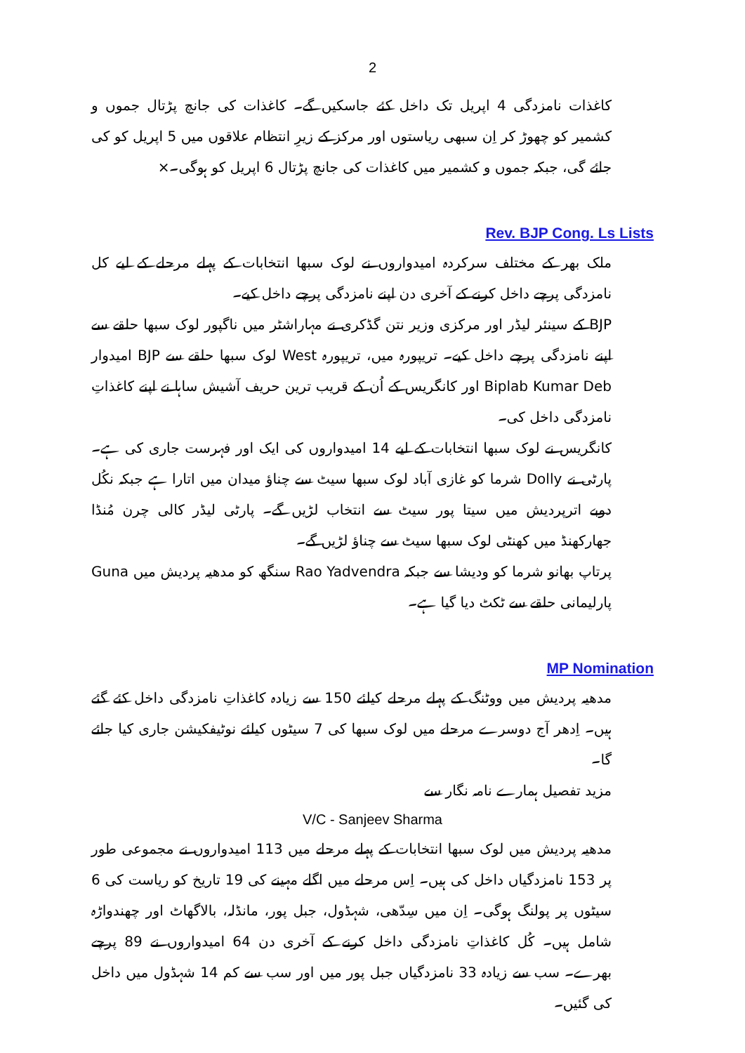2
کاغذات نامزدگی 4 اپریل تک داخل کئے جاسکیں گے۔ کاغذات کی جانچ پڑتال جموں و کشمیر کو چھوڑ کر اِن سبھی ریاستوں اور مرکز کے زیرِ انتظام علاقوں میں 5 اپریل کو کی جائے گی، جبکہ جموں و کشمیر میں کاغذات کی جانچ پڑتال 6 اپریل کو ہوگی۔×
Rev. BJP Cong. Ls Lists
ملک بھر کے مختلف سرکردہ امیدواروں نے لوک سبھا انتخابات کے پہلے مرحلے کے لیے کل نامزدگی پرچے داخل کرنے کے آخری دن اپنے نامزدگی پرچے داخل کیے۔
BJP کے سینئر لیڈر اور مرکزی وزیر نتن گڈکری نے مہاراشٹر میں ناگپور لوک سبھا حلقے سے اپنے نامزدگی پرچے داخل کیے۔ تریپورہ میں، تریپورہ West لوک سبھا حلقے سے BJP امیدوار Biplab Kumar Deb اور کانگریس کے اُن کے قریب ترین حریف آشیش ساہا نے اپنے کاغذاتِ نامزدگی داخل کی۔
کانگریس نے لوک سبھا انتخابات کے لیے 14 امیدواروں کی ایک اور فہرست جاری کی ہے۔ پارٹی نے Dolly شرما کو غازی آباد لوک سبھا سیٹ سے چناؤ میدان میں اتارا ہے جبکہ نکُل دوبے اترپردیش میں سیتا پور سیٹ سے انتخاب لڑیں گے۔ پارٹی لیڈر کالی چرن مُنڈا جھارکھنڈ میں کھنٹی لوک سبھا سیٹ سے چناؤ لڑیں گے۔
پرتاپ بھانو شرما کو ودیشا سے جبکہ Rao Yadvendra سنگھ کو مدھیہ پردیش میں Guna پارلیمانی حلقے سے ٹکٹ دیا گیا ہے۔
MP Nomination
مدھیہ پردیش میں ووٹنگ کے پہلے مرحلے کیلئے 150 سے زیادہ کاغذاتِ نامزدگی داخل کئے گئے ہیں۔ اِدھر آج دوسرے مرحلے میں لوک سبھا کی 7 سیٹوں کیلئے نوٹیفکیشن جاری کیا جائے گا۔
مزید تفصیل ہمارے نامہ نگار سے
V/C - Sanjeev Sharma
مدھیہ پردیش میں لوک سبھا انتخابات کے پہلے مرحلے میں 113 امیدواروں نے مجموعی طور پر 153 نامزدگیاں داخل کی ہیں۔ اِس مرحلے میں اگلے مہینے کی 19 تاریخ کو ریاست کی 6 سیٹوں پر پولنگ ہوگی۔ اِن میں سِدّھی، شہڈول، جبل پور، مانڈلہ، بالاگھاٹ اور چھندواڑہ شامل ہیں۔ کُل کاغذاتِ نامزدگی داخل کرنے کے آخری دن 64 امیدواروں نے 89 پرچے بھرے۔ سب سے زیادہ 33 نامزدگیاں جبل پور میں اور سب سے کم 14 شہڈول میں داخل کی گئیں۔